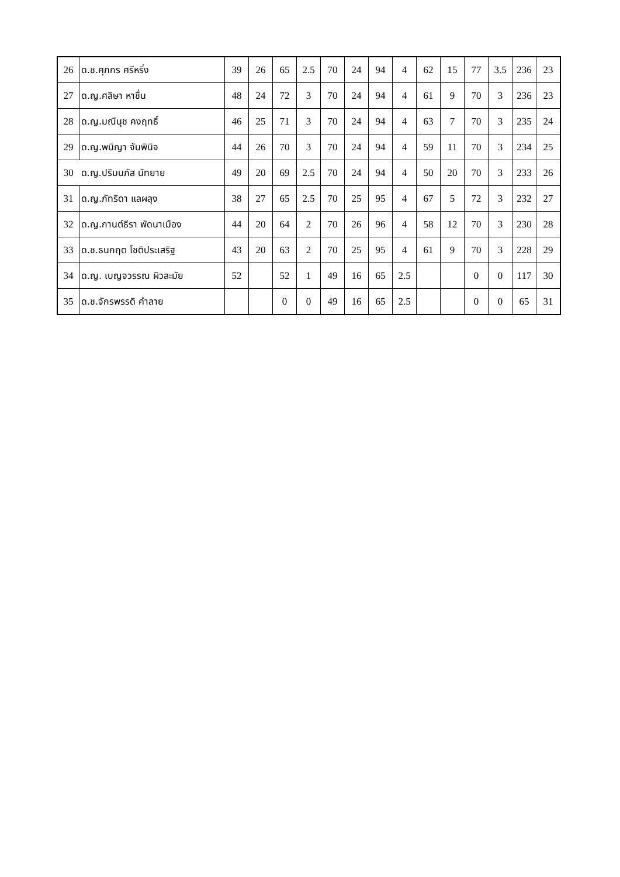| 26 | ด.ช.ศุภกร ศรีหริ่ง | 39 | 26 | 65 | 2.5 | 70 | 24 | 94 | 4 | 62 | 15 | 77 | 3.5 | 236 | 23 |
| 27 | ด.ญ.ศลิษา หาชื่น | 48 | 24 | 72 | 3 | 70 | 24 | 94 | 4 | 61 | 9 | 70 | 3 | 236 | 23 |
| 28 | ด.ญ.มณีนุช คงฤทธิ์ | 46 | 25 | 71 | 3 | 70 | 24 | 94 | 4 | 63 | 7 | 70 | 3 | 235 | 24 |
| 29 | ด.ญ.พนิญา จันพินิจ | 44 | 26 | 70 | 3 | 70 | 24 | 94 | 4 | 59 | 11 | 70 | 3 | 234 | 25 |
| 30 | ด.ญ.ปริมนภัส นัทยาย | 49 | 20 | 69 | 2.5 | 70 | 24 | 94 | 4 | 50 | 20 | 70 | 3 | 233 | 26 |
| 31 | ด.ญ.ภัทริดา แลผลุง | 38 | 27 | 65 | 2.5 | 70 | 25 | 95 | 4 | 67 | 5 | 72 | 3 | 232 | 27 |
| 32 | ด.ญ.กานต์ธีรา พัดนาเมือง | 44 | 20 | 64 | 2 | 70 | 26 | 96 | 4 | 58 | 12 | 70 | 3 | 230 | 28 |
| 33 | ด.ช.ธนกฤต โชติประเสริฐ | 43 | 20 | 63 | 2 | 70 | 25 | 95 | 4 | 61 | 9 | 70 | 3 | 228 | 29 |
| 34 | ด.ญ. เบญจวรรณ ผิวละมัย | 52 | | 52 | 1 | 49 | 16 | 65 | 2.5 | | | 0 | 0 | 117 | 30 |
| 35 | ด.ช.จักรพรรดิ คำลาย | | | 0 | 0 | 49 | 16 | 65 | 2.5 | | | 0 | 0 | 65 | 31 |